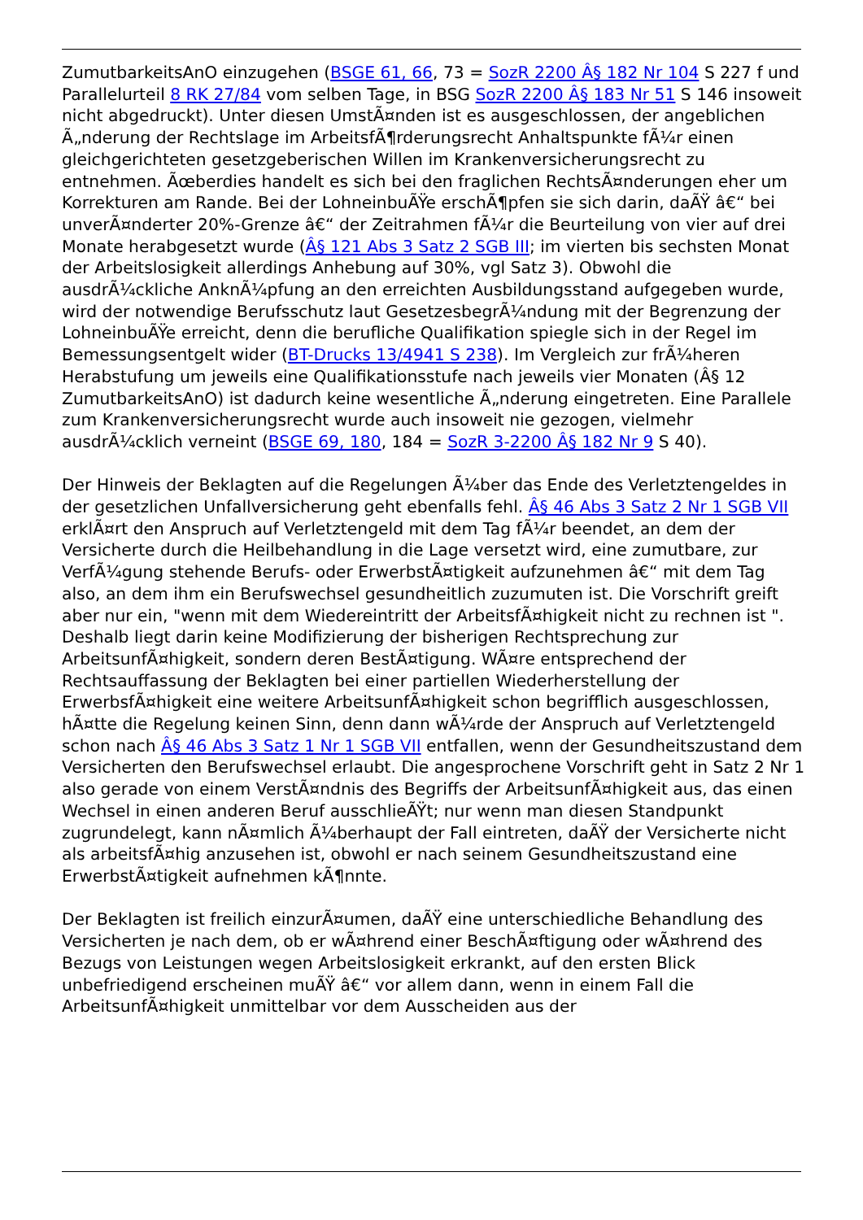ZumutbarkeitsAnO einzugehen (BSGE 61, 66, 73 = SozR 2200 Â§ 182 Nr 104 S 227 f und Parallelurteil 8 RK 27/84 vom selben Tage, in BSG SozR 2200 Â§ 183 Nr 51 S 146 insoweit nicht abgedruckt). Unter diesen UmstÃ¤nden ist es ausgeschlossen, der angeblichen Ã„nderung der Rechtslage im ArbeitsfÃ¶rderungsrecht Anhaltspunkte fÃ¼r einen gleichgerichteten gesetzgeberischen Willen im Krankenversicherungsrecht zu entnehmen. Ãœberdies handelt es sich bei den fraglichen RechtsÃ¤nderungen eher um Korrekturen am Rande. Bei der LohneinbuÃŸe erschÃ¶pfen sie sich darin, daÃŸ â€“ bei unverÃ¤nderter 20%-Grenze â€“ der Zeitrahmen fÃ¼r die Beurteilung von vier auf drei Monate herabgesetzt wurde (Â§ 121 Abs 3 Satz 2 SGB III; im vierten bis sechsten Monat der Arbeitslosigkeit allerdings Anhebung auf 30%, vgl Satz 3). Obwohl die ausdrÃ¼ckliche AnknÃ¼pfung an den erreichten Ausbildungsstand aufgegeben wurde, wird der notwendige Berufsschutz laut GesetzesbegrÃ¼ndung mit der Begrenzung der LohneinbuÃŸe erreicht, denn die berufliche Qualifikation spiegle sich in der Regel im Bemessungsentgelt wider (BT-Drucks 13/4941 S 238). Im Vergleich zur frÃ¼heren Herabstufung um jeweils eine Qualifikationsstufe nach jeweils vier Monaten (Â§ 12 ZumutbarkeitsAnO) ist dadurch keine wesentliche Ã„nderung eingetreten. Eine Parallele zum Krankenversicherungsrecht wurde auch insoweit nie gezogen, vielmehr ausdrÃ¼cklich verneint (BSGE 69, 180, 184 = SozR 3-2200 Â§ 182 Nr 9 S 40).
Der Hinweis der Beklagten auf die Regelungen Ã¼ber das Ende des Verletztengeldes in der gesetzlichen Unfallversicherung geht ebenfalls fehl. Â§ 46 Abs 3 Satz 2 Nr 1 SGB VII erklÃ¤rt den Anspruch auf Verletztengeld mit dem Tag fÃ¼r beendet, an dem der Versicherte durch die Heilbehandlung in die Lage versetzt wird, eine zumutbare, zur VerfÃ¼gung stehende Berufs- oder ErwerbstÃ¤tigkeit aufzunehmen â€“ mit dem Tag also, an dem ihm ein Berufswechsel gesundheitlich zuzumuten ist. Die Vorschrift greift aber nur ein, "wenn mit dem Wiedereintritt der ArbeitsfÃ¤higkeit nicht zu rechnen ist ". Deshalb liegt darin keine Modifizierung der bisherigen Rechtsprechung zur ArbeitsunfÃ¤higkeit, sondern deren BestÃ¤tigung. WÃ¤re entsprechend der Rechtsauffassung der Beklagten bei einer partiellen Wiederherstellung der ErwerbsfÃ¤higkeit eine weitere ArbeitsunfÃ¤higkeit schon begrifflich ausgeschlossen, hÃ¤tte die Regelung keinen Sinn, denn dann wÃ¼rde der Anspruch auf Verletztengeld schon nach Â§ 46 Abs 3 Satz 1 Nr 1 SGB VII entfallen, wenn der Gesundheitszustand dem Versicherten den Berufswechsel erlaubt. Die angesprochene Vorschrift geht in Satz 2 Nr 1 also gerade von einem VerstÃ¤ndnis des Begriffs der ArbeitsunfÃ¤higkeit aus, das einen Wechsel in einen anderen Beruf ausschlieÃŸt; nur wenn man diesen Standpunkt zugrundelegt, kann nÃ¤mlich Ã¼berhaupt der Fall eintreten, daÃŸ der Versicherte nicht als arbeitsfÃ¤hig anzusehen ist, obwohl er nach seinem Gesundheitszustand eine ErwerbstÃ¤tigkeit aufnehmen kÃ¶nnte.
Der Beklagten ist freilich einzurÃ¤umen, daÃŸ eine unterschiedliche Behandlung des Versicherten je nach dem, ob er wÃ¤hrend einer BeschÃ¤ftigung oder wÃ¤hrend des Bezugs von Leistungen wegen Arbeitslosigkeit erkrankt, auf den ersten Blick unbefriedigend erscheinen muÃŸ â€“ vor allem dann, wenn in einem Fall die ArbeitsunfÃ¤higkeit unmittelbar vor dem Ausscheiden aus der